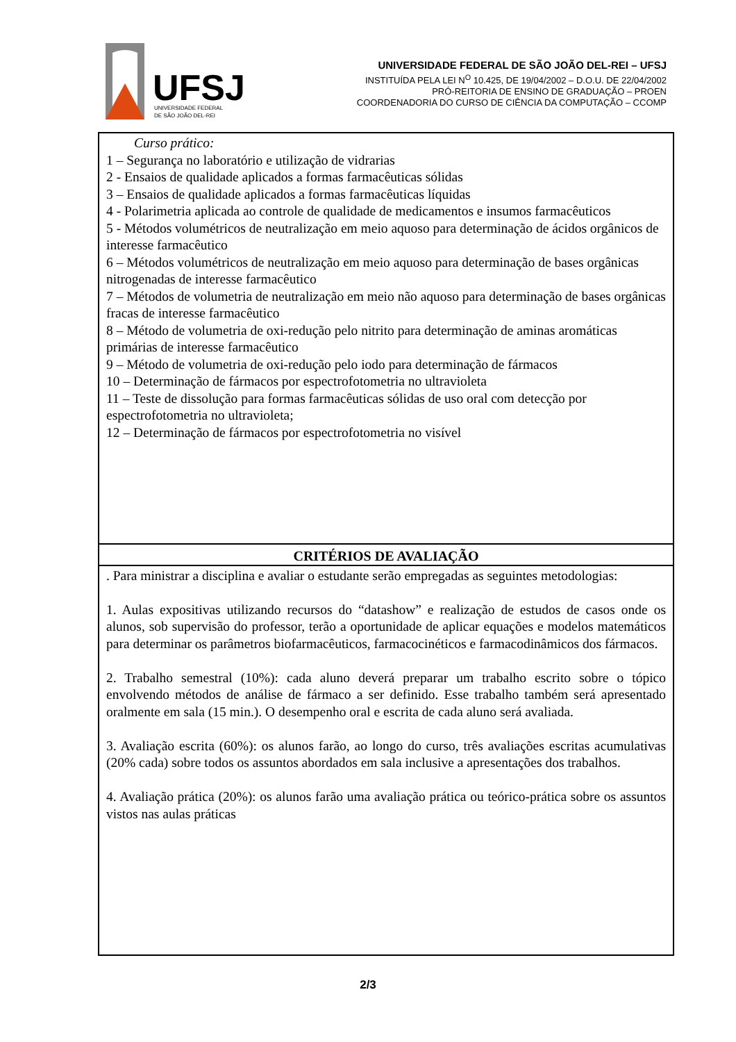UFSJ
UNIVERSIDADE FEDERAL
DE SÃO JOÃO DEL-REI
UNIVERSIDADE FEDERAL DE SÃO JOÃO DEL-REI – UFSJ
INSTITUÍDA PELA LEI N<sup>O</sup> 10.425, DE 19/04/2002 – D.O.U. DE 22/04/2002
PRÓ-REITORIA DE ENSINO DE GRADUAÇÃO – PROEN
COORDENADORIA DO CURSO DE CIÊNCIA DA COMPUTAÇÃO – CCOMP
| Curso prático: 1 – Segurança no laboratório e utilização de vidrarias 2 - Ensaios de qualidade aplicados a formas farmacêuticas sólidas 3 – Ensaios de qualidade aplicados a formas farmacêuticas líquidas 4 - Polarimetria aplicada ao controle de qualidade de medicamentos e insumos farmacêuticos 5 - Métodos volumétricos de neutralização em meio aquoso para determinação de ácidos orgânicos de interesse farmacêutico 6 – Métodos volumétricos de neutralização em meio aquoso para determinação de bases orgânicas nitrogenadas de interesse farmacêutico 7 – Métodos de volumetria de neutralização em meio não aquoso para determinação de bases orgânicas fracas de interesse farmacêutico 8 – Método de volumetria de oxi-redução pelo nitrito para determinação de aminas aromáticas primárias de interesse farmacêutico 9 – Método de volumetria de oxi-redução pelo iodo para determinação de fármacos 10 – Determinação de fármacos por espectrofotometria no ultravioleta 11 – Teste de dissolução para formas farmacêuticas sólidas de uso oral com detecção por espectrofotometria no ultravioleta; 12 – Determinação de fármacos por espectrofotometria no visível |
| CRITÉRIOS DE AVALIAÇÃO |
| . Para ministrar a disciplina e avaliar o estudante serão empregadas as seguintes metodologias: 1. Aulas expositivas utilizando recursos do “datashow” e realização de estudos de casos onde os alunos, sob supervisão do professor, terão a oportunidade de aplicar equações e modelos matemáticos para determinar os parâmetros biofarmacêuticos, farmacocinéticos e farmacodinâmicos dos fármacos. 2. Trabalho semestral (10%): cada aluno deverá preparar um trabalho escrito sobre o tópico envolvendo métodos de análise de fármaco a ser definido. Esse trabalho também será apresentado oralmente em sala (15 min.). O desempenho oral e escrita de cada aluno será avaliada. 3. Avaliação escrita (60%): os alunos farão, ao longo do curso, três avaliações escritas acumulativas (20% cada) sobre todos os assuntos abordados em sala inclusive a apresentações dos trabalhos. 4. Avaliação prática (20%): os alunos farão uma avaliação prática ou teórico-prática sobre os assuntos vistos nas aulas práticas |
2/3